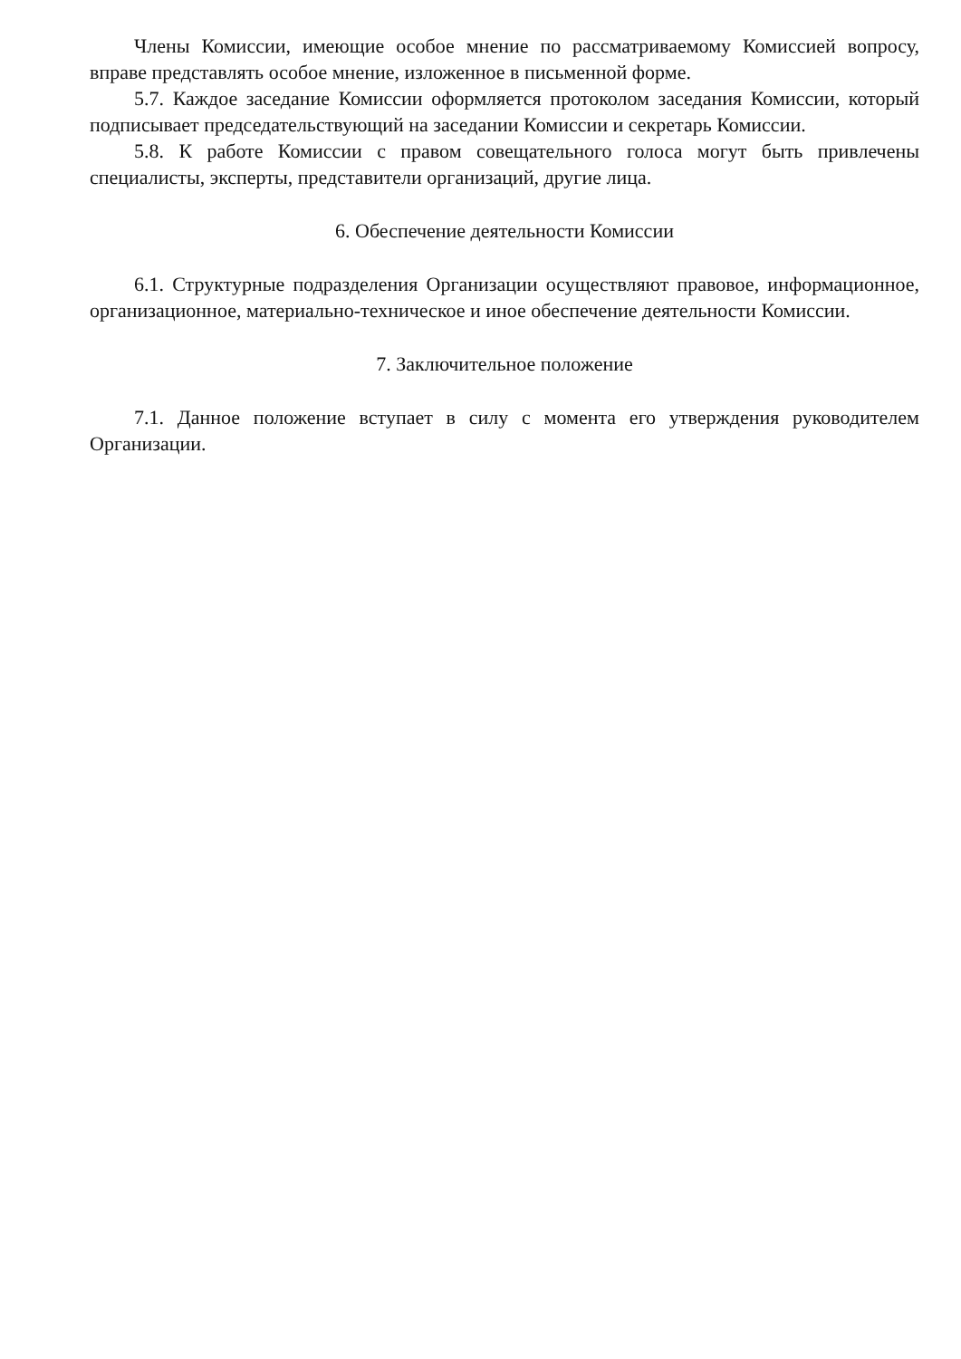Члены Комиссии, имеющие особое мнение по рассматриваемому Комиссией вопросу, вправе представлять особое мнение, изложенное в письменной форме.
5.7. Каждое заседание Комиссии оформляется протоколом заседания Комиссии, который подписывает председательствующий на заседании Комиссии и секретарь Комиссии.
5.8. К работе Комиссии с правом совещательного голоса могут быть привлечены специалисты, эксперты, представители организаций, другие лица.
6. Обеспечение деятельности Комиссии
6.1. Структурные подразделения Организации осуществляют правовое, информационное, организационное, материально-техническое и иное обеспечение деятельности Комиссии.
7. Заключительное положение
7.1. Данное положение вступает в силу с момента его утверждения руководителем Организации.